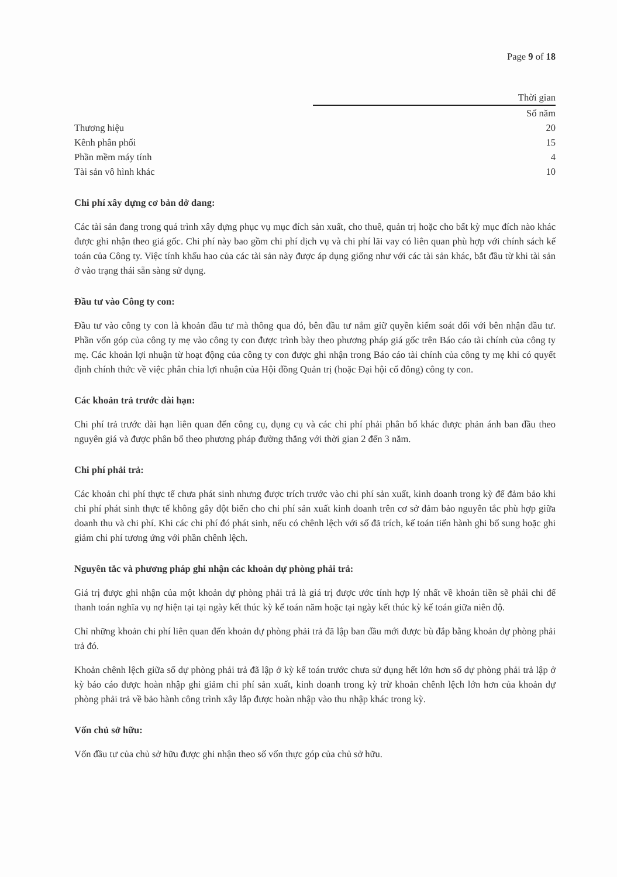Page 9 of 18
| | Thời gian |
| --- | --- |
| | Số năm |
| Thương hiệu | 20 |
| Kênh phân phối | 15 |
| Phần mềm máy tính | 4 |
| Tài sản vô hình khác | 10 |
Chi phí xây dựng cơ bản dở dang:
Các tài sản đang trong quá trình xây dựng phục vụ mục đích sản xuất, cho thuê, quản trị hoặc cho bất kỳ mục đích nào khác được ghi nhận theo giá gốc. Chi phí này bao gồm chi phí dịch vụ và chi phí lãi vay có liên quan phù hợp với chính sách kế toán của Công ty. Việc tính khấu hao của các tài sản này được áp dụng giống như với các tài sản khác, bắt đầu từ khi tài sản ở vào trạng thái sẵn sàng sử dụng.
Đầu tư vào Công ty con:
Đầu tư vào công ty con là khoản đầu tư mà thông qua đó, bên đầu tư nắm giữ quyền kiểm soát đối với bên nhận đầu tư. Phần vốn góp của công ty mẹ vào công ty con được trình bày theo phương pháp giá gốc trên Báo cáo tài chính của công ty mẹ. Các khoản lợi nhuận từ hoạt động của công ty con được ghi nhận trong Báo cáo tài chính của công ty mẹ khi có quyết định chính thức về việc phân chia lợi nhuận của Hội đồng Quản trị (hoặc Đại hội cổ đông) công ty con.
Các khoản trả trước dài hạn:
Chi phí trả trước dài hạn liên quan đến công cụ, dụng cụ và các chi phí phải phân bổ khác được phản ánh ban đầu theo nguyên giá và được phân bổ theo phương pháp đường thẳng với thời gian 2 đến 3 năm.
Chi phí phải trả:
Các khoản chi phí thực tế chưa phát sinh nhưng được trích trước vào chi phí sản xuất, kinh doanh trong kỳ để đảm bảo khi chi phí phát sinh thực tế không gây đột biến cho chi phí sản xuất kinh doanh trên cơ sở đảm bảo nguyên tắc phù hợp giữa doanh thu và chi phí. Khi các chi phí đó phát sinh, nếu có chênh lệch với số đã trích, kế toán tiến hành ghi bổ sung hoặc ghi giảm chi phí tương ứng với phần chênh lệch.
Nguyên tắc và phương pháp ghi nhận các khoản dự phòng phải trả:
Giá trị được ghi nhận của một khoản dự phòng phải trả là giá trị được ước tính hợp lý nhất về khoản tiền sẽ phải chi để thanh toán nghĩa vụ nợ hiện tại tại ngày kết thúc kỳ kế toán năm hoặc tại ngày kết thúc kỳ kế toán giữa niên độ.
Chỉ những khoản chi phí liên quan đến khoản dự phòng phải trả đã lập ban đầu mới được bù đắp bằng khoản dự phòng phải trả đó.
Khoản chênh lệch giữa số dự phòng phải trả đã lập ở kỳ kế toán trước chưa sử dụng hết lớn hơn số dự phòng phải trả lập ở kỳ báo cáo được hoàn nhập ghi giảm chi phí sản xuất, kinh doanh trong kỳ trừ khoản chênh lệch lớn hơn của khoản dự phòng phải trả về bảo hành công trình xây lắp được hoàn nhập vào thu nhập khác trong kỳ.
Vốn chủ sở hữu:
Vốn đầu tư của chủ sở hữu được ghi nhận theo số vốn thực góp của chủ sở hữu.